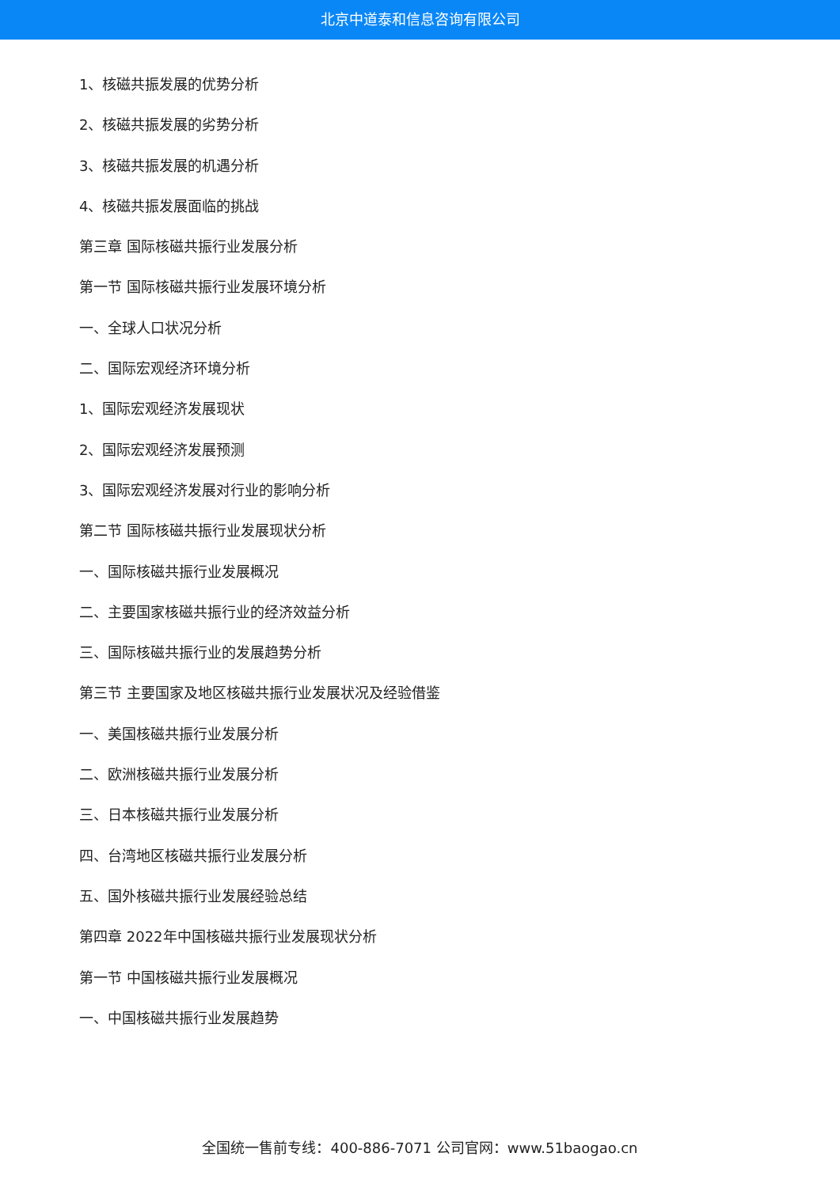北京中道泰和信息咨询有限公司
1、核磁共振发展的优势分析
2、核磁共振发展的劣势分析
3、核磁共振发展的机遇分析
4、核磁共振发展面临的挑战
第三章 国际核磁共振行业发展分析
第一节 国际核磁共振行业发展环境分析
一、全球人口状况分析
二、国际宏观经济环境分析
1、国际宏观经济发展现状
2、国际宏观经济发展预测
3、国际宏观经济发展对行业的影响分析
第二节 国际核磁共振行业发展现状分析
一、国际核磁共振行业发展概况
二、主要国家核磁共振行业的经济效益分析
三、国际核磁共振行业的发展趋势分析
第三节 主要国家及地区核磁共振行业发展状况及经验借鉴
一、美国核磁共振行业发展分析
二、欧洲核磁共振行业发展分析
三、日本核磁共振行业发展分析
四、台湾地区核磁共振行业发展分析
五、国外核磁共振行业发展经验总结
第四章 2022年中国核磁共振行业发展现状分析
第一节 中国核磁共振行业发展概况
一、中国核磁共振行业发展趋势
全国统一售前专线：400-886-7071 公司官网：www.51baogao.cn